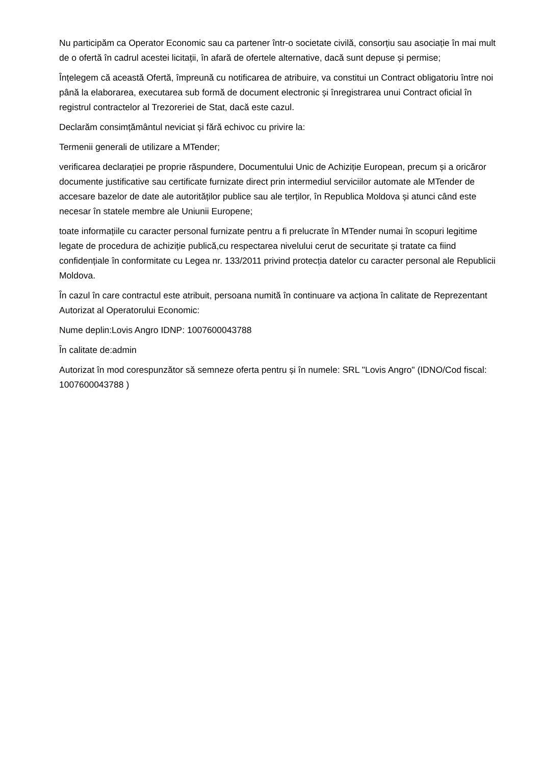Nu participăm ca Operator Economic sau ca partener într-o societate civilă, consorțiu sau asociație în mai mult de o ofertă în cadrul acestei licitații, în afară de ofertele alternative, dacă sunt depuse și permise;
Înțelegem că această Ofertă, împreună cu notificarea de atribuire, va constitui un Contract obligatoriu între noi până la elaborarea, executarea sub formă de document electronic și înregistrarea unui Contract oficial în registrul contractelor al Trezoreriei de Stat, dacă este cazul.
Declarăm consimțământul neviciat și fără echivoc cu privire la:
Termenii generali de utilizare a MTender;
verificarea declarației pe proprie răspundere, Documentului Unic de Achiziție European, precum și a oricăror documente justificative sau certificate furnizate direct prin intermediul serviciilor automate ale MTender de accesare bazelor de date ale autorităților publice sau ale terților, în Republica Moldova și atunci când este necesar în statele membre ale Uniunii Europene;
toate informațiile cu caracter personal furnizate pentru a fi prelucrate în MTender numai în scopuri legitime legate de procedura de achiziție publică,cu respectarea nivelului cerut de securitate și tratate ca fiind confidențiale în conformitate cu Legea nr. 133/2011 privind protecția datelor cu caracter personal ale Republicii Moldova.
În cazul în care contractul este atribuit, persoana numită în continuare va acționa în calitate de Reprezentant Autorizat al Operatorului Economic:
Nume deplin:Lovis Angro IDNP: 1007600043788
În calitate de:admin
Autorizat în mod corespunzător să semneze oferta pentru și în numele: SRL "Lovis Angro" (IDNO/Cod fiscal: 1007600043788 )